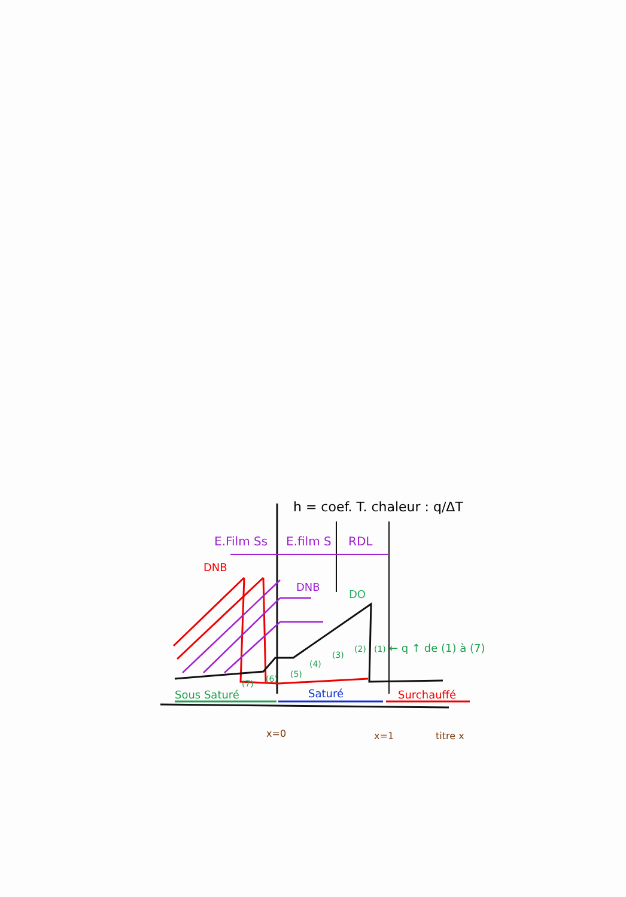h = coef. T. chaleur : q/ΔT
E.Film Ss
E.film S
RDL
DNB
DNB
DO
(7)
(6)
(5)
(4)
(3)
(2)
(1)
← q ↑ de (1) à (7)
Sous Saturé
Saturé
Surchauffé
x=0
x=1
titre x